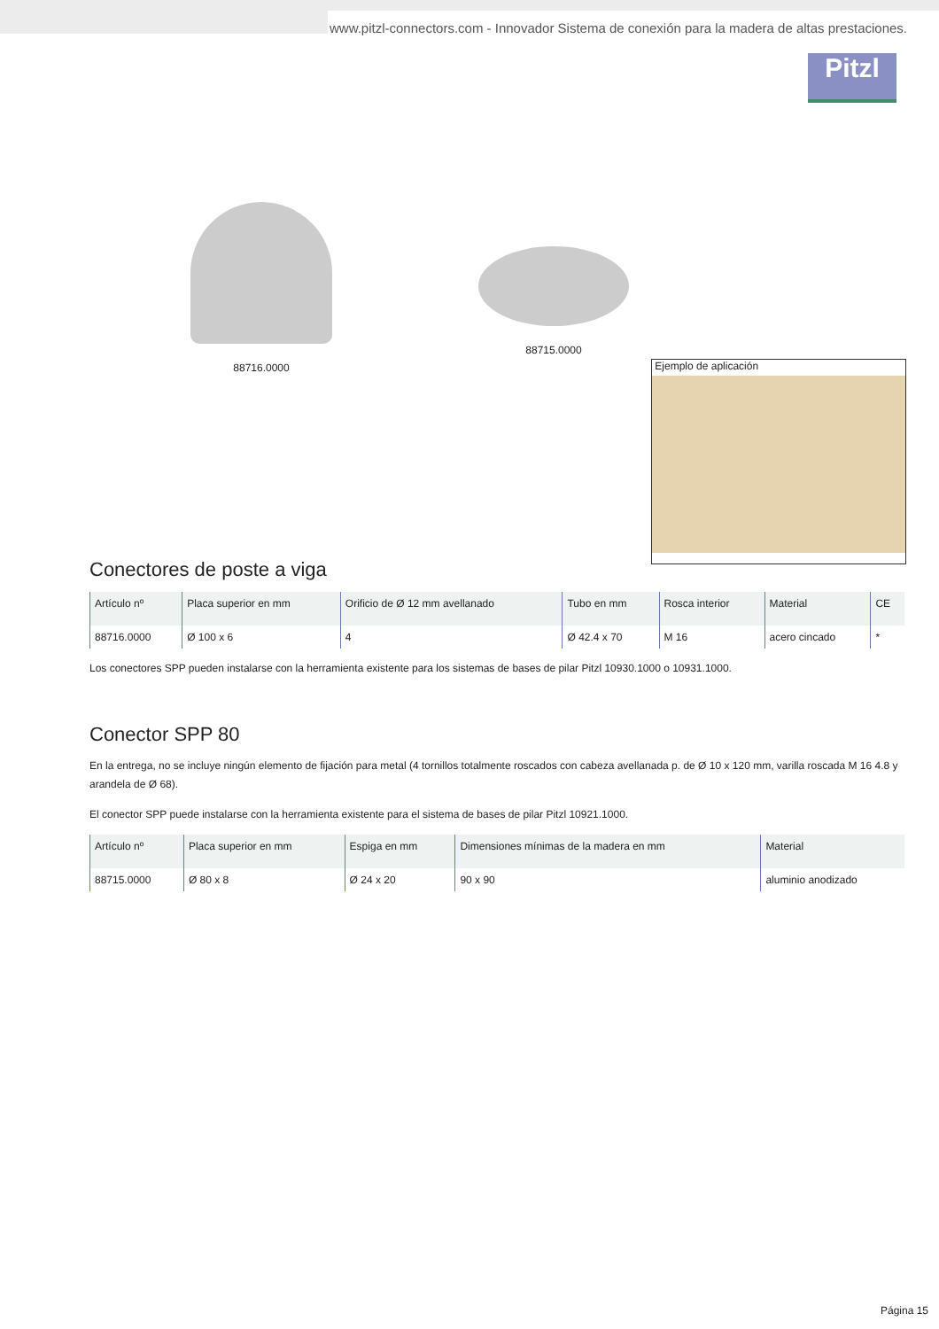www.pitzl-connectors.com - Innovador Sistema de conexión para la madera de altas prestaciones.
Pitzl
88716.0000 88715.0000
Ejemplo de aplicación
Conectores de poste a viga
| Artículo nº | Placa superior en mm | Orificio de Ø 12 mm avellanado | Tubo en mm | Rosca interior | Material | CE |
| --- | --- | --- | --- | --- | --- | --- |
| 88716.0000 | Ø 100 x 6 | 4 | Ø 42.4 x 70 | M 16 | acero cincado | * |
Los conectores SPP pueden instalarse con la herramienta existente para los sistemas de bases de pilar Pitzl 10930.1000 o 10931.1000.
Conector SPP 80
En la entrega, no se incluye ningún elemento de fijación para metal (4 tornillos totalmente roscados con cabeza avellanada p. de Ø 10 x 120 mm, varilla roscada M 16 4.8 y arandela de Ø 68).
El conector SPP puede instalarse con la herramienta existente para el sistema de bases de pilar Pitzl 10921.1000.
| Artículo nº | Placa superior en mm | Espiga en mm | Dimensiones mínimas de la madera en mm | Material |
| --- | --- | --- | --- | --- |
| 88715.0000 | Ø 80 x 8 | Ø 24 x 20 | 90 x 90 | aluminio anodizado |
Página 15